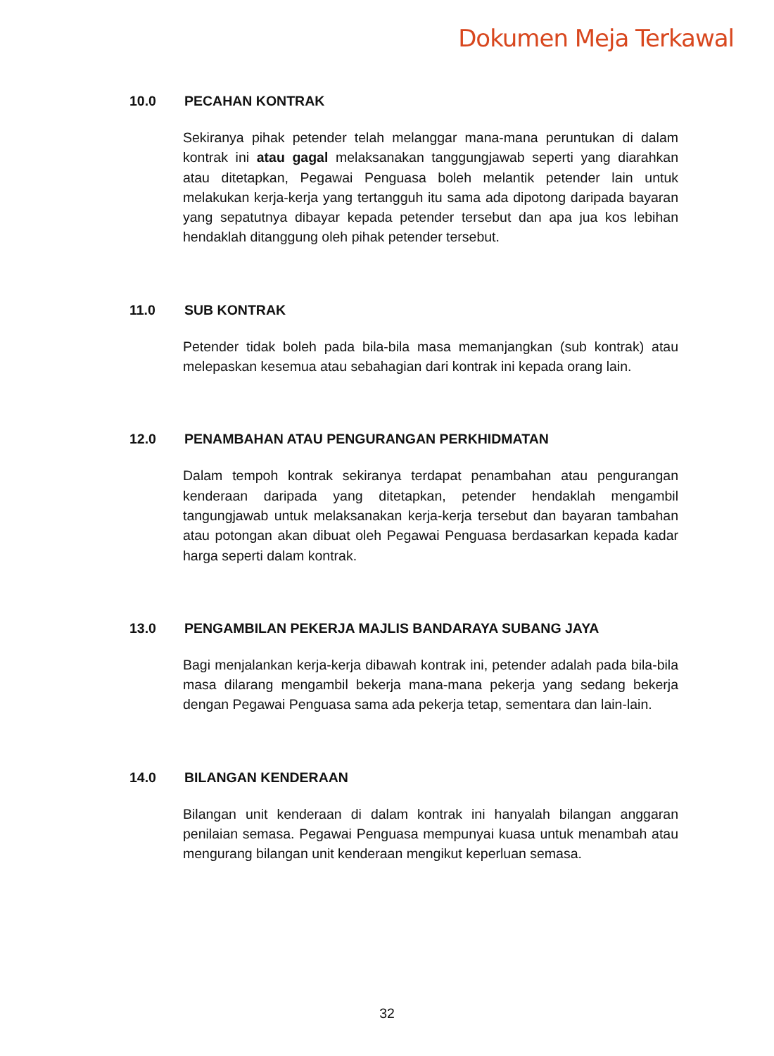Dokumen Meja Terkawal
10.0 PECAHAN KONTRAK
Sekiranya pihak petender telah melanggar mana-mana peruntukan di dalam kontrak ini atau gagal melaksanakan tanggungjawab seperti yang diarahkan atau ditetapkan, Pegawai Penguasa boleh melantik petender lain untuk melakukan kerja-kerja yang tertangguh itu sama ada dipotong daripada bayaran yang sepatutnya dibayar kepada petender tersebut dan apa jua kos lebihan hendaklah ditanggung oleh pihak petender tersebut.
11.0 SUB KONTRAK
Petender tidak boleh pada bila-bila masa memanjangkan (sub kontrak) atau melepaskan kesemua atau sebahagian dari kontrak ini kepada orang lain.
12.0 PENAMBAHAN ATAU PENGURANGAN PERKHIDMATAN
Dalam tempoh kontrak sekiranya terdapat penambahan atau pengurangan kenderaan daripada yang ditetapkan, petender hendaklah mengambil tangungjawab untuk melaksanakan kerja-kerja tersebut dan bayaran tambahan atau potongan akan dibuat oleh Pegawai Penguasa berdasarkan kepada kadar harga seperti dalam kontrak.
13.0 PENGAMBILAN PEKERJA MAJLIS BANDARAYA SUBANG JAYA
Bagi menjalankan kerja-kerja dibawah kontrak ini, petender adalah pada bila-bila masa dilarang mengambil bekerja mana-mana pekerja yang sedang bekerja dengan Pegawai Penguasa sama ada pekerja tetap, sementara dan lain-lain.
14.0 BILANGAN KENDERAAN
Bilangan unit kenderaan di dalam kontrak ini hanyalah bilangan anggaran penilaian semasa. Pegawai Penguasa mempunyai kuasa untuk menambah atau mengurang bilangan unit kenderaan mengikut keperluan semasa.
32